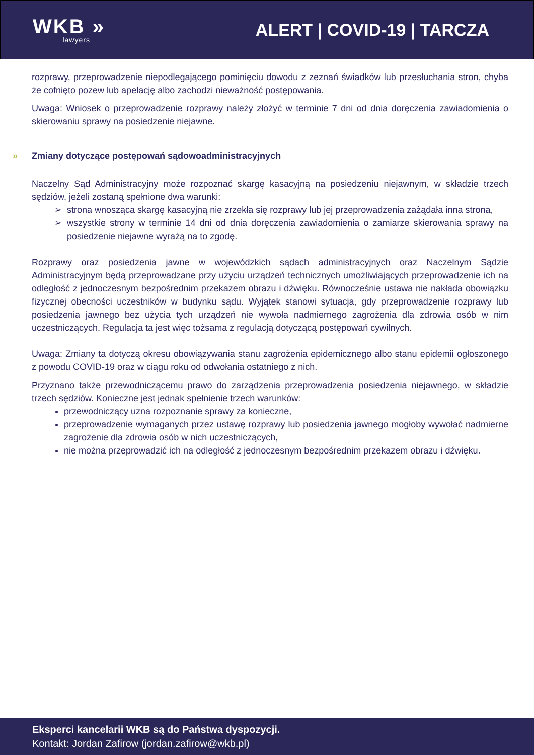WKB »
lawyers
ALERT | COVID-19 | TARCZA
rozprawy, przeprowadzenie niepodlegającego pominięciu dowodu z zeznań świadków lub przesłuchania stron, chyba że cofnięto pozew lub apelację albo zachodzi nieważność postępowania.
Uwaga: Wniosek o przeprowadzenie rozprawy należy złożyć w terminie 7 dni od dnia doręczenia zawiadomienia o skierowaniu sprawy na posiedzenie niejawne.
» Zmiany dotyczące postępowań sądowoadministracyjnych
Naczelny Sąd Administracyjny może rozpoznać skargę kasacyjną na posiedzeniu niejawnym, w składzie trzech sędziów, jeżeli zostaną spełnione dwa warunki:
strona wnosząca skargę kasacyjną nie zrzekła się rozprawy lub jej przeprowadzenia zażądała inna strona,
wszystkie strony w terminie 14 dni od dnia doręczenia zawiadomienia o zamiarze skierowania sprawy na posiedzenie niejawne wyrażą na to zgodę.
Rozprawy oraz posiedzenia jawne w wojewódzkich sądach administracyjnych oraz Naczelnym Sądzie Administracyjnym będą przeprowadzane przy użyciu urządzeń technicznych umożliwiających przeprowadzenie ich na odległość z jednoczesnym bezpośrednim przekazem obrazu i dźwięku. Równocześnie ustawa nie nakłada obowiązku fizycznej obecności uczestników w budynku sądu. Wyjątek stanowi sytuacja, gdy przeprowadzenie rozprawy lub posiedzenia jawnego bez użycia tych urządzeń nie wywoła nadmiernego zagrożenia dla zdrowia osób w nim uczestniczących. Regulacja ta jest więc tożsama z regulacją dotyczącą postępowań cywilnych.
Uwaga: Zmiany ta dotyczą okresu obowiązywania stanu zagrożenia epidemicznego albo stanu epidemii ogłoszonego z powodu COVID-19 oraz w ciągu roku od odwołania ostatniego z nich.
Przyznano także przewodniczącemu prawo do zarządzenia przeprowadzenia posiedzenia niejawnego, w składzie trzech sędziów. Konieczne jest jednak spełnienie trzech warunków:
przewodniczący uzna rozpoznanie sprawy za konieczne,
przeprowadzenie wymaganych przez ustawę rozprawy lub posiedzenia jawnego mogłoby wywołać nadmierne zagrożenie dla zdrowia osób w nich uczestniczących,
nie można przeprowadzić ich na odległość z jednoczesnym bezpośrednim przekazem obrazu i dźwięku.
Eksperci kancelarii WKB są do Państwa dyspozycji.
Kontakt: Jordan Zafirow (jordan.zafirow@wkb.pl)